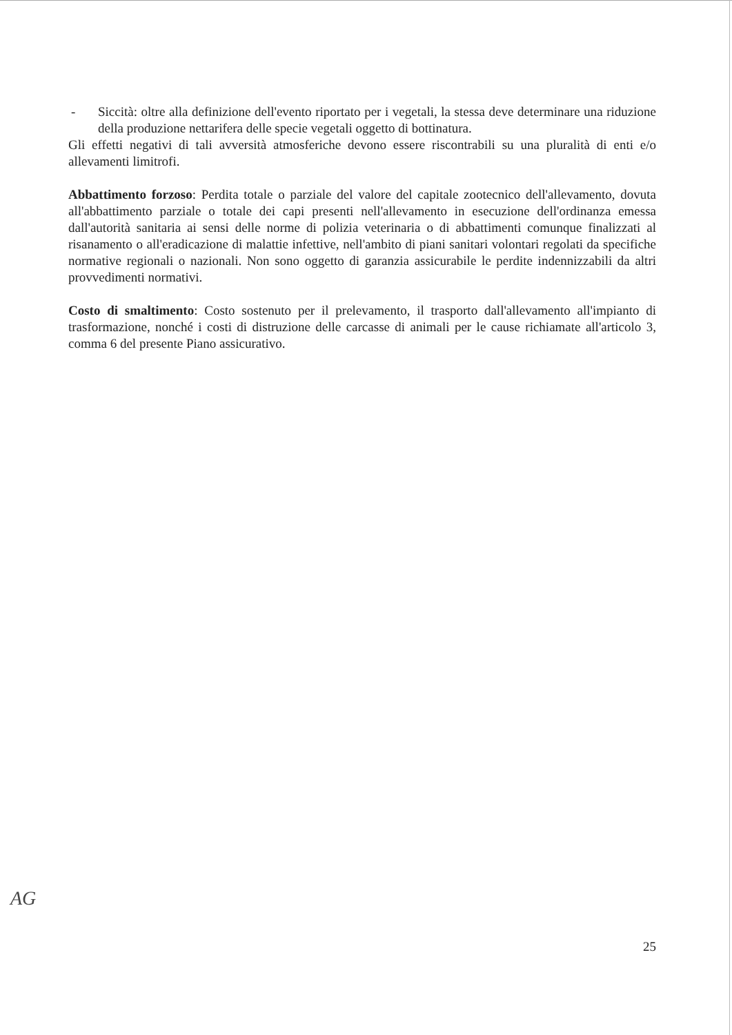- Siccità: oltre alla definizione dell'evento riportato per i vegetali, la stessa deve determinare una riduzione della produzione nettarifera delle specie vegetali oggetto di bottinatura.
Gli effetti negativi di tali avversità atmosferiche devono essere riscontrabili su una pluralità di enti e/o allevamenti limitrofi.
Abbattimento forzoso: Perdita totale o parziale del valore del capitale zootecnico dell'allevamento, dovuta all'abbattimento parziale o totale dei capi presenti nell'allevamento in esecuzione dell'ordinanza emessa dall'autorità sanitaria ai sensi delle norme di polizia veterinaria o di abbattimenti comunque finalizzati al risanamento o all'eradicazione di malattie infettive, nell'ambito di piani sanitari volontari regolati da specifiche normative regionali o nazionali. Non sono oggetto di garanzia assicurabile le perdite indennizzabili da altri provvedimenti normativi.
Costo di smaltimento: Costo sostenuto per il prelevamento, il trasporto dall'allevamento all'impianto di trasformazione, nonché i costi di distruzione delle carcasse di animali per le cause richiamate all'articolo 3, comma 6 del presente Piano assicurativo.
AG
25